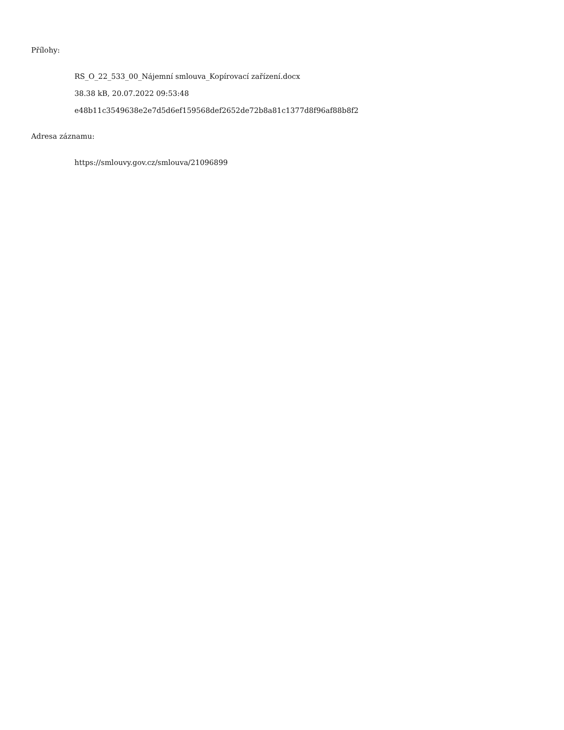Přílohy:
RS_O_22_533_00_Nájemní smlouva_Kopírovací zařízení.docx
38.38 kB, 20.07.2022 09:53:48
e48b11c3549638e2e7d5d6ef159568def2652de72b8a81c1377d8f96af88b8f2
Adresa záznamu:
https://smlouvy.gov.cz/smlouva/21096899